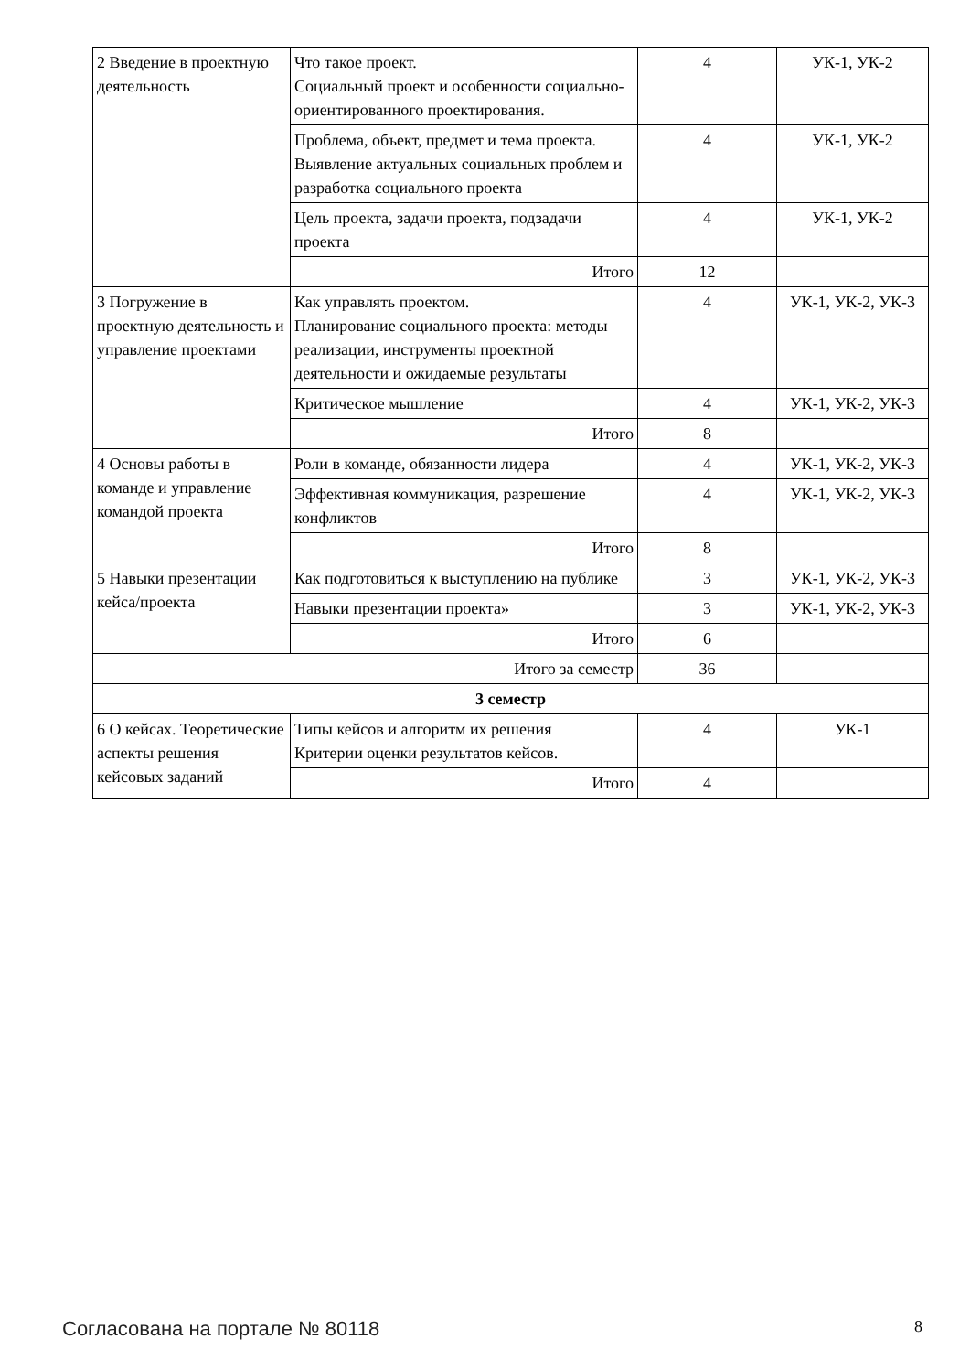| 2 Введение в проектную деятельность | Что такое проект. Социальный проект и особенности социально-ориентированного проектирования. | 4 | УК-1, УК-2 |
| | Проблема, объект, предмет и тема проекта. Выявление актуальных социальных проблем и разработка социального проекта | 4 | УК-1, УК-2 |
| | Цель проекта, задачи проекта, подзадачи проекта | 4 | УК-1, УК-2 |
| | Итого | 12 | |
| 3 Погружение в проектную деятельность и управление проектами | Как управлять проектом. Планирование социального проекта: методы реализации, инструменты проектной деятельности и ожидаемые результаты | 4 | УК-1, УК-2, УК-3 |
| | Критическое мышление | 4 | УК-1, УК-2, УК-3 |
| | Итого | 8 | |
| 4 Основы работы в команде и управление командой проекта | Роли в команде, обязанности лидера | 4 | УК-1, УК-2, УК-3 |
| | Эффективная коммуникация, разрешение конфликтов | 4 | УК-1, УК-2, УК-3 |
| | Итого | 8 | |
| 5 Навыки презентации кейса/проекта | Как подготовиться к выступлению на публике | 3 | УК-1, УК-2, УК-3 |
| | Навыки презентации проекта» | 3 | УК-1, УК-2, УК-3 |
| | Итого | 6 | |
| Итого за семестр | | 36 | |
| 3 семестр | | | |
| 6 О кейсах. Теоретические аспекты решения кейсовых заданий | Типы кейсов и алгоритм их решения Критерии оценки результатов кейсов. | 4 | УК-1 |
| | Итого | 4 | |
Согласована на портале № 80118 8